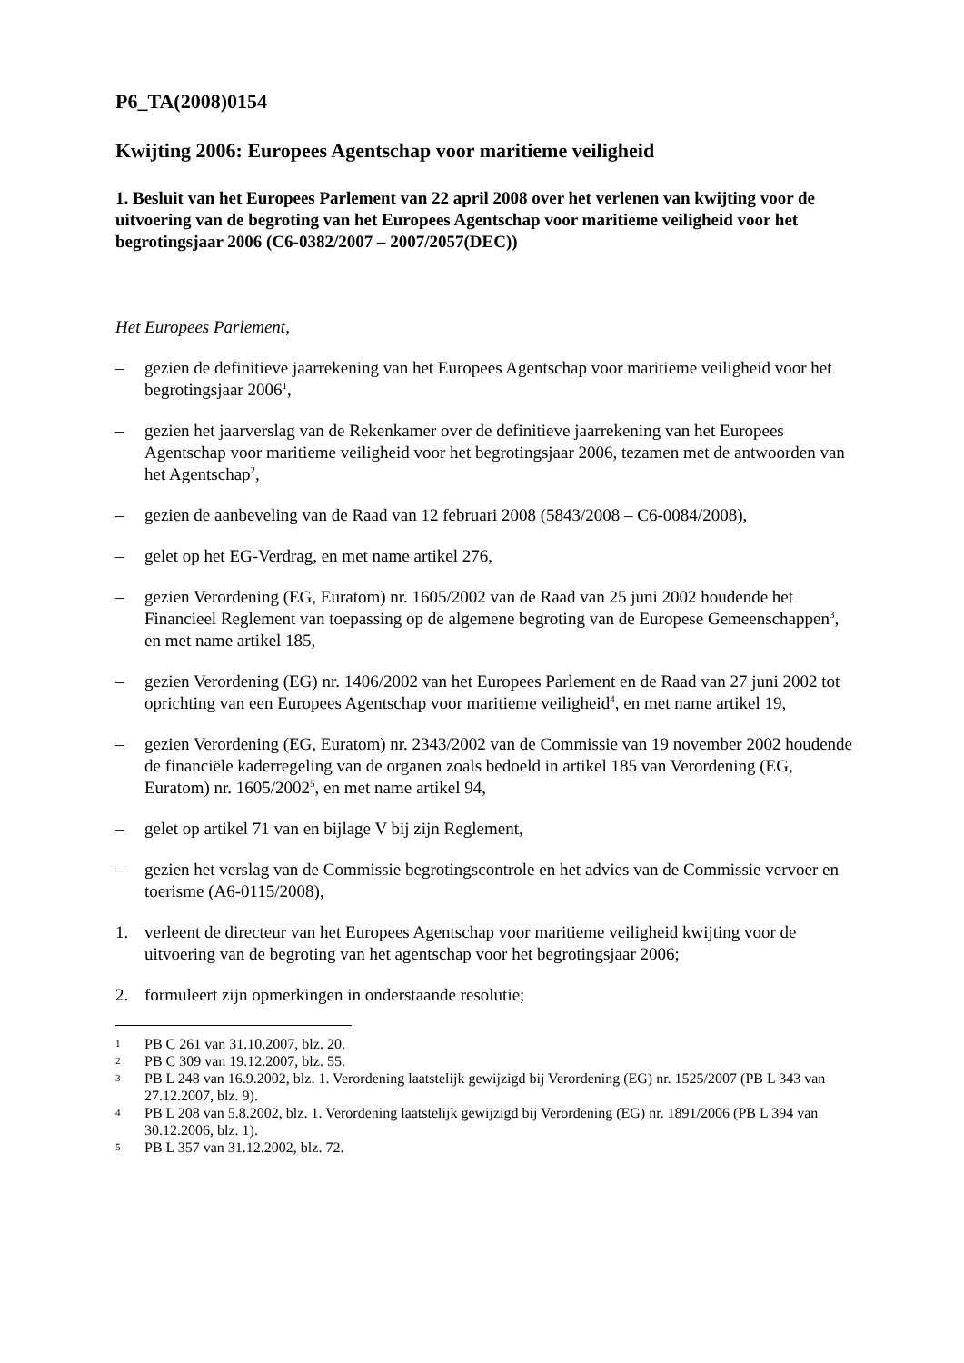P6_TA(2008)0154
Kwijting 2006: Europees Agentschap voor maritieme veiligheid
1. Besluit van het Europees Parlement van 22 april 2008 over het verlenen van kwijting voor de uitvoering van de begroting van het Europees Agentschap voor maritieme veiligheid voor het begrotingsjaar 2006 (C6-0382/2007 – 2007/2057(DEC))
Het Europees Parlement,
– gezien de definitieve jaarrekening van het Europees Agentschap voor maritieme veiligheid voor het begrotingsjaar 2006<sup>1</sup>,
– gezien het jaarverslag van de Rekenkamer over de definitieve jaarrekening van het Europees Agentschap voor maritieme veiligheid voor het begrotingsjaar 2006, tezamen met de antwoorden van het Agentschap<sup>2</sup>,
– gezien de aanbeveling van de Raad van 12 februari 2008 (5843/2008 – C6-0084/2008),
– gelet op het EG-Verdrag, en met name artikel 276,
– gezien Verordening (EG, Euratom) nr. 1605/2002 van de Raad van 25 juni 2002 houdende het Financieel Reglement van toepassing op de algemene begroting van de Europese Gemeenschappen<sup>3</sup>, en met name artikel 185,
– gezien Verordening (EG) nr. 1406/2002 van het Europees Parlement en de Raad van 27 juni 2002 tot oprichting van een Europees Agentschap voor maritieme veiligheid<sup>4</sup>, en met name artikel 19,
– gezien Verordening (EG, Euratom) nr. 2343/2002 van de Commissie van 19 november 2002 houdende de financiële kaderregeling van de organen zoals bedoeld in artikel 185 van Verordening (EG, Euratom) nr. 1605/2002<sup>5</sup>, en met name artikel 94,
– gelet op artikel 71 van en bijlage V bij zijn Reglement,
– gezien het verslag van de Commissie begrotingscontrole en het advies van de Commissie vervoer en toerisme (A6-0115/2008),
1. verleent de directeur van het Europees Agentschap voor maritieme veiligheid kwijting voor de uitvoering van de begroting van het agentschap voor het begrotingsjaar 2006;
2. formuleert zijn opmerkingen in onderstaande resolutie;
1 PB C 261 van 31.10.2007, blz. 20.
2 PB C 309 van 19.12.2007, blz. 55.
3 PB L 248 van 16.9.2002, blz. 1. Verordening laatstelijk gewijzigd bij Verordening (EG) nr. 1525/2007 (PB L 343 van 27.12.2007, blz. 9).
4 PB L 208 van 5.8.2002, blz. 1. Verordening laatstelijk gewijzigd bij Verordening (EG) nr. 1891/2006 (PB L 394 van 30.12.2006, blz. 1).
5 PB L 357 van 31.12.2002, blz. 72.